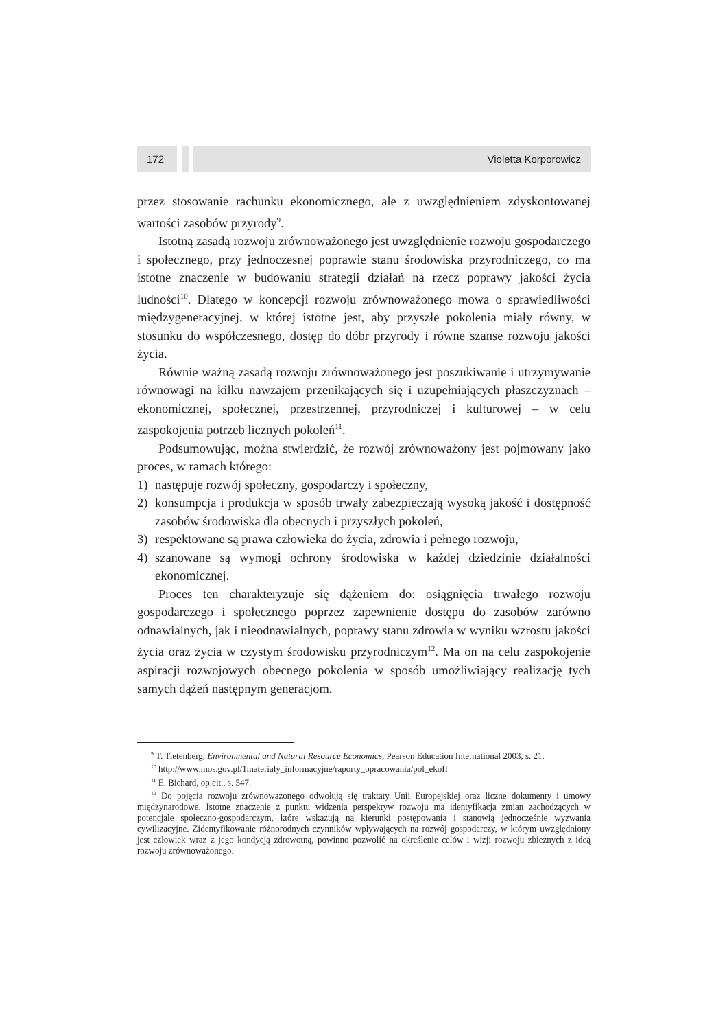172 Violetta Korporowicz
przez stosowanie rachunku ekonomicznego, ale z uwzględnieniem zdyskontowanej wartości zasobów przyrody<sup>9</sup>.
Istotną zasadą rozwoju zrównoważonego jest uwzględnienie rozwoju gospodarczego i społecznego, przy jednoczesnej poprawie stanu środowiska przyrodniczego, co ma istotne znaczenie w budowaniu strategii działań na rzecz poprawy jakości życia ludności<sup>10</sup>. Dlatego w koncepcji rozwoju zrównoważonego mowa o sprawiedliwości międzygeneracyjnej, w której istotne jest, aby przyszłe pokolenia miały równy, w stosunku do współczesnego, dostęp do dóbr przyrody i równe szanse rozwoju jakości życia.
Równie ważną zasadą rozwoju zrównoważonego jest poszukiwanie i utrzymywanie równowagi na kilku nawzajem przenikających się i uzupełniających płaszczyznach – ekonomicznej, społecznej, przestrzennej, przyrodniczej i kulturowej – w celu zaspokojenia potrzeb licznych pokoleń<sup>11</sup>.
Podsumowując, można stwierdzić, że rozwój zrównoważony jest pojmowany jako proces, w ramach którego:
1) następuje rozwój społeczny, gospodarczy i społeczny,
2) konsumpcja i produkcja w sposób trwały zabezpieczają wysoką jakość i dostępność zasobów środowiska dla obecnych i przyszłych pokoleń,
3) respektowane są prawa człowieka do życia, zdrowia i pełnego rozwoju,
4) szanowane są wymogi ochrony środowiska w każdej dziedzinie działalności ekonomicznej.
Proces ten charakteryzuje się dążeniem do: osiągnięcia trwałego rozwoju gospodarczego i społecznego poprzez zapewnienie dostępu do zasobów zarówno odnawialnych, jak i nieodnawialnych, poprawy stanu zdrowia w wyniku wzrostu jakości życia oraz życia w czystym środowisku przyrodniczym<sup>12</sup>. Ma on na celu zaspokojenie aspiracji rozwojowych obecnego pokolenia w sposób umożliwiający realizację tych samych dążeń następnym generacjom.
<sup>9</sup> T. Tietenberg, Environmental and Natural Resource Economics, Pearson Education International 2003, s. 21.
<sup>10</sup> http://www.mos.gov.pl/1materialy_informacyjne/raporty_opracowania/pol_ekoII
<sup>11</sup> E. Bichard, op.cit., s. 547.
<sup>12</sup> Do pojęcia rozwoju zrównoważonego odwołują się traktaty Unii Europejskiej oraz liczne dokumenty i umowy międzynarodowe. Istotne znaczenie z punktu widzenia perspektyw rozwoju ma identyfikacja zmian zachodzących w potencjale społeczno-gospodarczym, które wskazują na kierunki postępowania i stanowią jednocześnie wyzwania cywilizacyjne. Zidentyfikowanie różnorodnych czynników wpływających na rozwój gospodarczy, w którym uwzględniony jest człowiek wraz z jego kondycją zdrowotną, powinno pozwolić na określenie celów i wizji rozwoju zbieżnych z ideą rozwoju zrównoważonego.